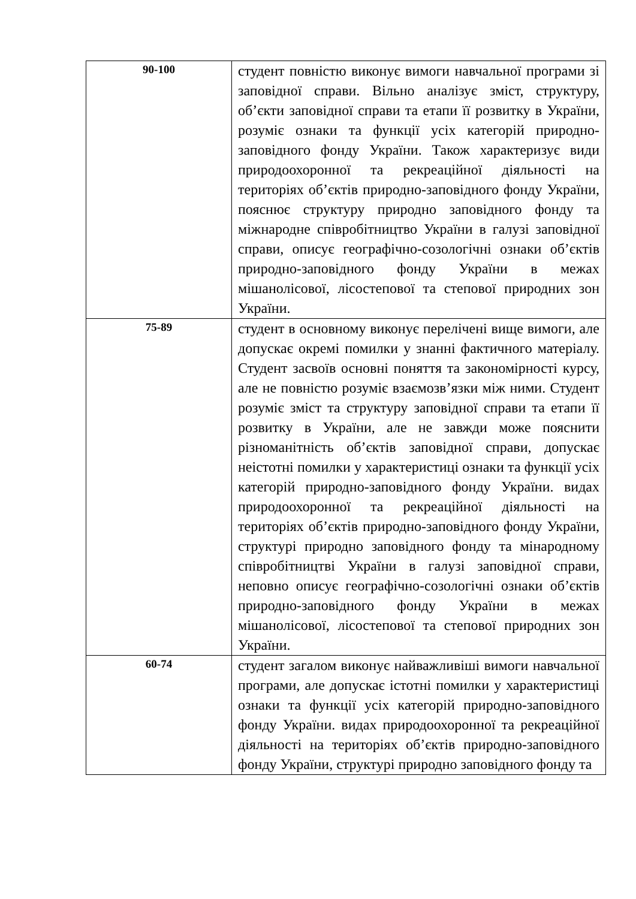| 90-100 | студент повністю виконує вимоги навчальної програми зі заповідної справи. Вільно аналізує зміст, структуру, об’єкти заповідної справи та етапи її розвитку в України, розуміє ознаки та функції усіх категорій природно-заповідного фонду України. Також характеризує види природоохоронної та рекреаційної діяльності на територіях об’єктів природно-заповідного фонду України, пояснює структуру природно заповідного фонду та міжнародне співробітництво України в галузі заповідної справи, описує географічно-созологічні ознаки об’єктів природно-заповідного фонду України в межах мішанолісової, лісостепової та степової природних зон України. |
| 75-89 | студент в основному виконує перелічені вище вимоги, але допускає окремі помилки у знанні фактичного матеріалу. Студент засвоїв основні поняття та закономірності курсу, але не повністю розуміє взаємозв’язки між ними. Студент розуміє зміст та структуру заповідної справи та етапи її розвитку в України, але не завжди може пояснити різноманітність об’єктів заповідної справи, допускає неістотні помилки у характеристиці ознаки та функції усіх категорій природно-заповідного фонду України. видах природоохоронної та рекреаційної діяльності на територіях об’єктів природно-заповідного фонду України, структурі природно заповідного фонду та мінародному співробітництві України в галузі заповідної справи, неповно описує географічно-созологічні ознаки об’єктів природно-заповідного фонду України в межах мішанолісової, лісостепової та степової природних зон України. |
| 60-74 | студент загалом виконує найважливіші вимоги навчальної програми, але допускає істотні помилки у характеристиці ознаки та функції усіх категорій природно-заповідного фонду України. видах природоохоронної та рекреаційної діяльності на територіях об’єктів природно-заповідного фонду України, структурі природно заповідного фонду та |